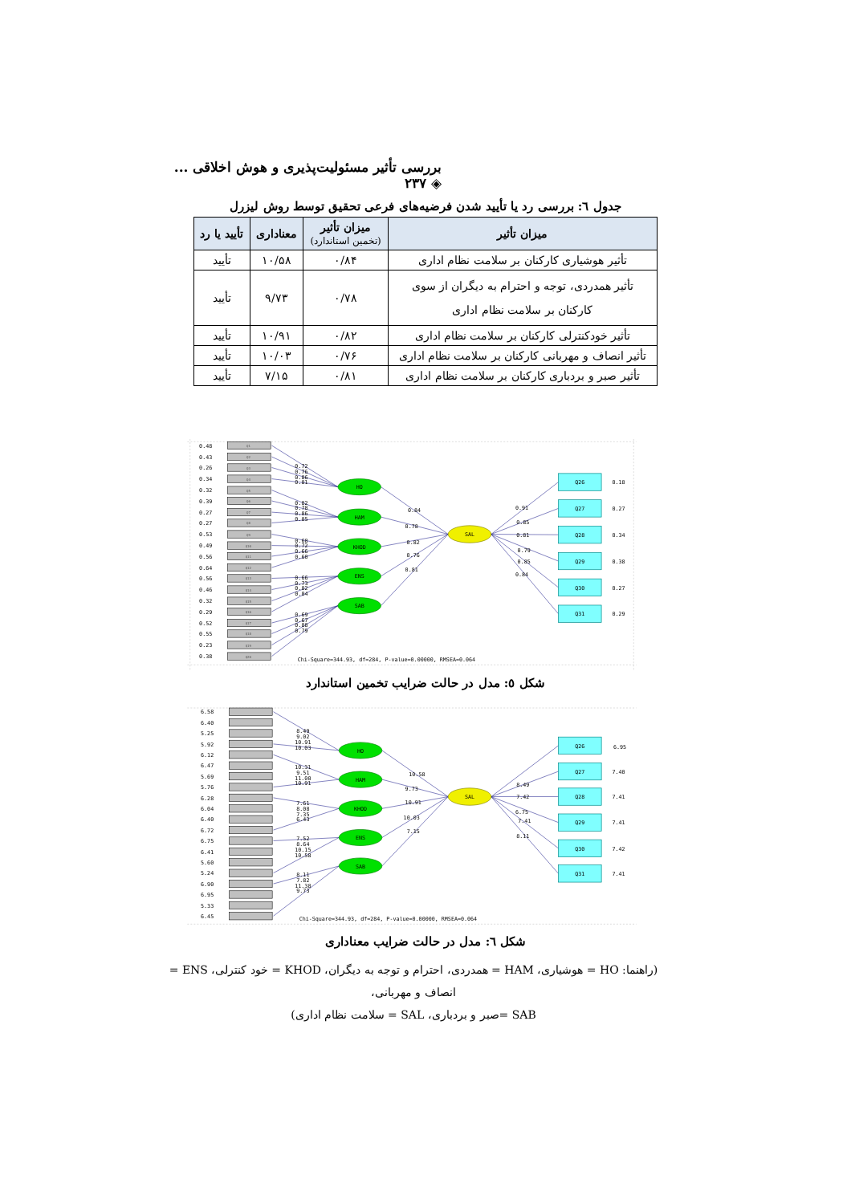بررسی تأثیر مسئولیت‌پذیری و هوش اخلاقی ... ◈ ۲۳۷
جدول ٦: بررسی رد یا تأیید شدن فرضیه‌های فرعی تحقیق توسط روش لیزرل
| میزان تأثیر | میزان تأثیر (تخمین استاندارد) | معناداری | تأیید یا رد |
| --- | --- | --- | --- |
| تأثیر هوشیاری کارکنان بر سلامت نظام اداری | ۰/۸۴ | ۱۰/۵۸ | تأیید |
| تأثیر همدردی، توجه و احترام به دیگران از سوی کارکنان بر سلامت نظام اداری | ۰/۷۸ | ۹/۷۳ | تأیید |
| تأثیر خودکنترلی کارکنان بر سلامت نظام اداری | ۰/۸۲ | ۱۰/۹۱ | تأیید |
| تأثیر انصاف و مهربانی کارکنان بر سلامت نظام اداری | ۰/۷۶ | ۱۰/۰۳ | تأیید |
| تأثیر صبر و بردباری کارکنان بر سلامت نظام اداری | ۰/۸۱ | ۷/۱۵ | تأیید |
Q1
Q2
Q3
Q4
Q5
Q6
Q7
Q8
Q9
Q10
Q11
Q12
Q13
Q14
Q15
Q16
Q17
Q18
Q19
Q20
0.48
0.43
0.26
0.34
0.32
0.39
0.27
0.27
0.53
0.49
0.56
0.64
0.56
0.46
0.32
0.29
0.52
0.55
0.23
0.38
HO
HAM
KHOD
ENS
SAB
SAL
Q26
Q27
Q28
Q29
Q30
Q31
0.18
0.27
0.34
0.38
0.27
0.29
0.72
0.76
0.86
0.81
0.82
0.78
0.86
0.85
0.68
0.72
0.66
0.60
0.66
0.73
0.82
0.84
0.69
0.67
0.88
0.79
0.84
0.78
0.82
0.76
0.81
0.91
0.85
0.81
0.79
0.85
0.84
Chi-Square=344.93, df=284, P-value=0.00000, RMSEA=0.064
شکل ٥: مدل در حالت ضرایب تخمین استاندارد
6.58
6.40
5.25
5.92
6.12
6.47
5.69
5.76
6.28
6.04
6.40
6.72
6.75
6.41
5.60
5.24
6.90
6.95
5.33
6.45
HO
HAM
KHOD
ENS
SAB
SAL
Q26
Q27
Q28
Q29
Q30
Q31
6.95
7.40
7.41
7.41
7.42
7.41
8.49
9.02
10.91
10.03
10.31
9.51
11.00
10.91
7.61
8.08
7.35
6.43
7.52
8.64
10.15
10.58
8.11
7.82
11.38
9.73
10.58
9.73
10.91
10.03
7.15
8.49
7.42
6.75
7.41
8.11
Chi-Square=344.93, df=284, P-value=0.00000, RMSEA=0.064
شکل ٦: مدل در حالت ضرایب معناداری
(راهنما: HO = هوشیاری، HAM = همدردی، احترام و توجه به دیگران، KHOD = خود کنترلی، ENS = انصاف و مهربانی،
SAB =صبر و بردباری، SAL = سلامت نظام اداری)